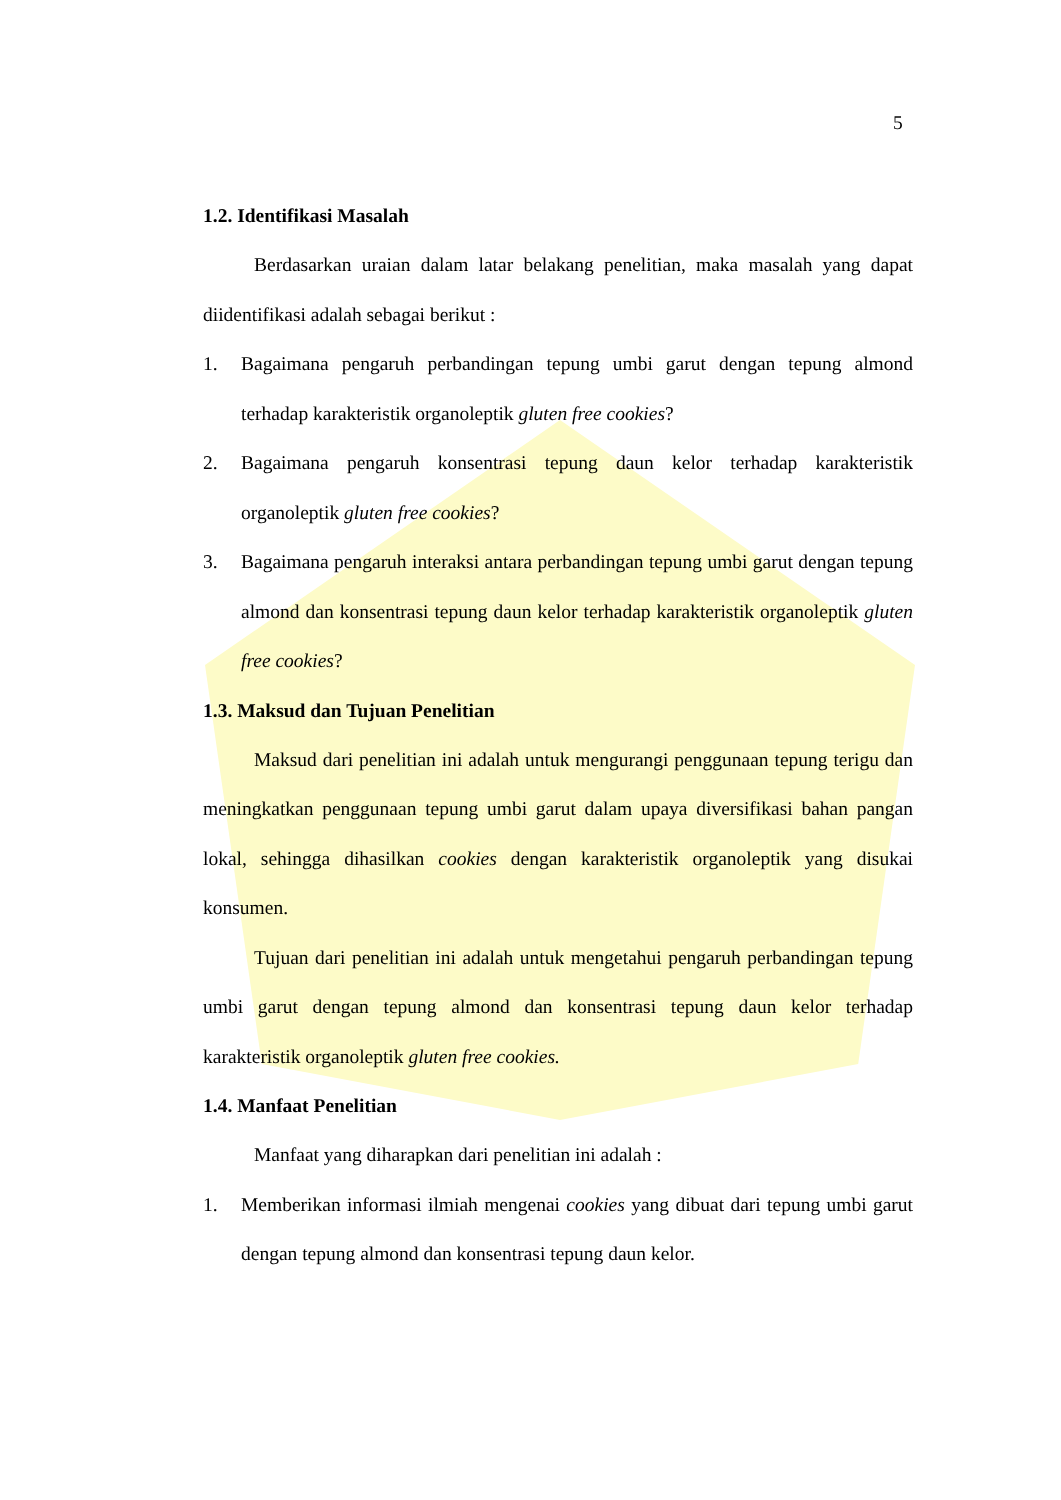5
1.2. Identifikasi Masalah
Berdasarkan uraian dalam latar belakang penelitian, maka masalah yang dapat diidentifikasi adalah sebagai berikut :
1. Bagaimana pengaruh perbandingan tepung umbi garut dengan tepung almond terhadap karakteristik organoleptik gluten free cookies?
2. Bagaimana pengaruh konsentrasi tepung daun kelor terhadap karakteristik organoleptik gluten free cookies?
3. Bagaimana pengaruh interaksi antara perbandingan tepung umbi garut dengan tepung almond dan konsentrasi tepung daun kelor terhadap karakteristik organoleptik gluten free cookies?
1.3. Maksud dan Tujuan Penelitian
Maksud dari penelitian ini adalah untuk mengurangi penggunaan tepung terigu dan meningkatkan penggunaan tepung umbi garut dalam upaya diversifikasi bahan pangan lokal, sehingga dihasilkan cookies dengan karakteristik organoleptik yang disukai konsumen.
Tujuan dari penelitian ini adalah untuk mengetahui pengaruh perbandingan tepung umbi garut dengan tepung almond dan konsentrasi tepung daun kelor terhadap karakteristik organoleptik gluten free cookies.
1.4. Manfaat Penelitian
Manfaat yang diharapkan dari penelitian ini adalah :
1. Memberikan informasi ilmiah mengenai cookies yang dibuat dari tepung umbi garut dengan tepung almond dan konsentrasi tepung daun kelor.